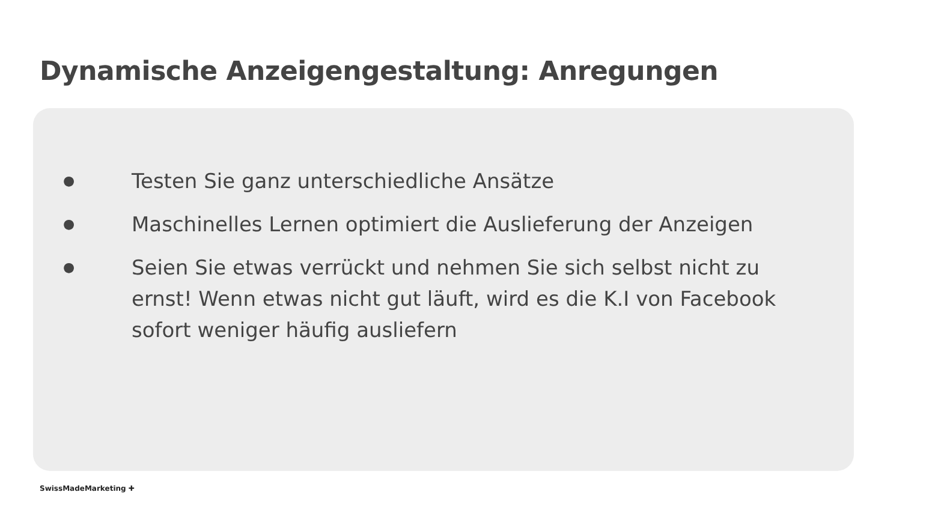Dynamische Anzeigengestaltung: Anregungen
● Testen Sie ganz unterschiedliche Ansätze
● Maschinelles Lernen optimiert die Auslieferung der Anzeigen
● Seien Sie etwas verrückt und nehmen Sie sich selbst nicht zu ernst! Wenn etwas nicht gut läuft, wird es die K.I von Facebook sofort weniger häufig ausliefern
SwissMadeMarketing ✚